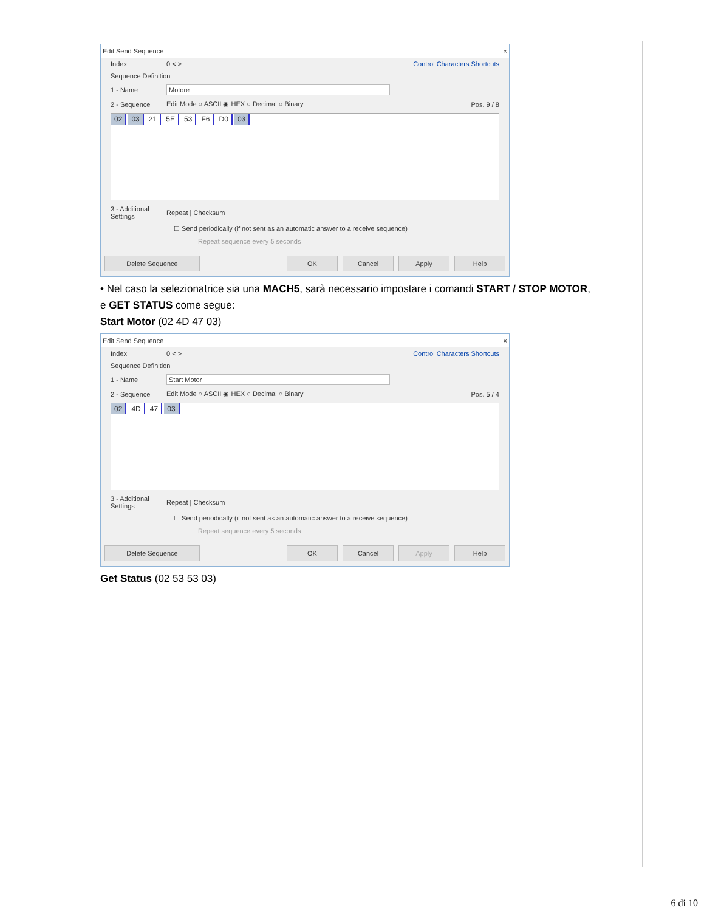Edit Send Sequence ×
Index 0 < > Control Characters Shortcuts
Sequence Definition
1 - Name Motore
2 - Sequence Edit Mode ○ ASCII ◉ HEX ○ Decimal ○ Binary Pos. 9 / 8
02 03 21 5E 53 F6 D0 03
3 - Additional Settings Repeat | Checksum
☐ Send periodically (if not sent as an automatic answer to a receive sequence)
Repeat sequence every 5 seconds
Delete Sequence OK Cancel Apply Help
• Nel caso la selezionatrice sia una MACH5, sarà necessario impostare i comandi START / STOP MOTOR, e GET STATUS come segue:
Start Motor (02 4D 47 03)
Edit Send Sequence ×
Index 0 < > Control Characters Shortcuts
Sequence Definition
1 - Name Start Motor
2 - Sequence Edit Mode ○ ASCII ◉ HEX ○ Decimal ○ Binary Pos. 5 / 4
02 4D 47 03
3 - Additional Settings Repeat | Checksum
☐ Send periodically (if not sent as an automatic answer to a receive sequence)
Repeat sequence every 5 seconds
Delete Sequence OK Cancel Apply Help
Get Status (02 53 53 03)
6 di 10